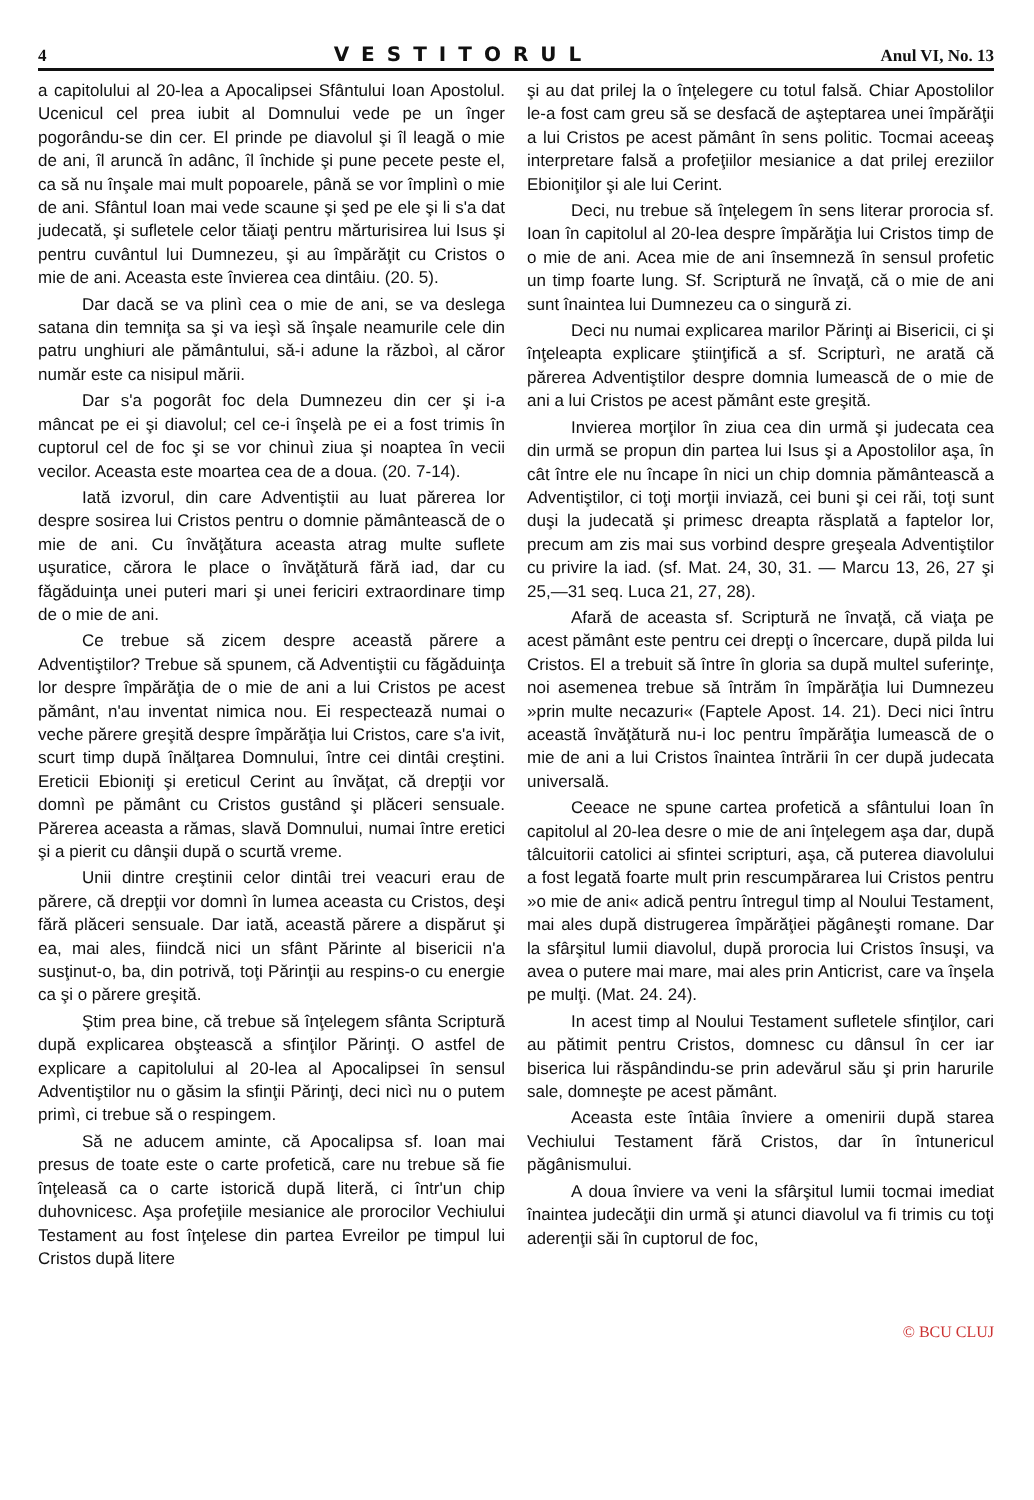4 VESTITORUL Anul VI, No. 13
a capitolului al 20-lea a Apocalipsei Sfântului Ioan Apostolul. Ucenicul cel prea iubit al Domnului vede pe un înger pogorându-se din cer. El prinde pe diavolul şi îl leagă o mie de ani, îl aruncă în adânc, îl închide şi pune pecete peste el, ca să nu înşale mai mult popoarele, până se vor împlinì o mie de ani. Sfântul Ioan mai vede scaune şi şed pe ele şi li s'a dat judecată, şi sufletele celor tăiaţi pentru mărturisirea lui Isus şi pentru cuvântul lui Dumnezeu, şi au împărăţit cu Cristos o mie de ani. Aceasta este învierea cea dintâiu. (20. 5).
Dar dacă se va plinì cea o mie de ani, se va deslega satana din temniţa sa şi va ieşì să înşale neamurile cele din patru unghiuri ale pământului, să-i adune la războì, al căror număr este ca nisipul mării.
Dar s'a pogorât foc dela Dumnezeu din cer şi i-a mâncat pe ei şi diavolul; cel ce-i înşelà pe ei a fost trimis în cuptorul cel de foc şi se vor chinuì ziua şi noaptea în vecii vecilor. Aceasta este moartea cea de a doua. (20. 7-14).
Iată izvorul, din care Adventiştii au luat părerea lor despre sosirea lui Cristos pentru o domnie pământească de o mie de ani. Cu învăţătura aceasta atrag multe suflete uşuratice, cărora le place o învăţătură fără iad, dar cu făgăduinţa unei puteri mari şi unei fericiri extraordinare timp de o mie de ani.
Ce trebue să zicem despre această părere a Adventiştilor? Trebue să spunem, că Adventiştii cu făgăduinţa lor despre împărăţia de o mie de ani a lui Cristos pe acest pământ, n'au inventat nimica nou. Ei respectează numai o veche părere greşită despre împărăţia lui Cristos, care s'a ivit, scurt timp după înălţarea Domnului, între cei dintâi creştini. Ereticii Ebioniţi şi ereticul Cerint au învăţat, că drepţii vor domnì pe pământ cu Cristos gustând şi plăceri sensuale. Părerea aceasta a rămas, slavă Domnului, numai între eretici şi a pierit cu dânşii după o scurtă vreme.
Unii dintre creştinii celor dintâi trei veacuri erau de părere, că drepţii vor domnì în lumea aceasta cu Cristos, deşi fără plăceri sensuale. Dar iată, această părere a dispărut şi ea, mai ales, fiindcă nici un sfânt Părinte al bisericii n'a susţinut-o, ba, din potrivă, toţi Părinţii au respins-o cu energie ca şi o părere greşită.
Ştim prea bine, că trebue să înţelegem sfânta Scriptură după explicarea obştească a sfinţilor Părinţi. O astfel de explicare a capitolului al 20-lea al Apocalipsei în sensul Adventiştilor nu o găsim la sfinţii Părinţi, deci nicì nu o putem primì, ci trebue să o respingem.
Să ne aducem aminte, că Apocalipsa sf. Ioan mai presus de toate este o carte profetică, care nu trebue să fie înţeleasă ca o carte istorică după literă, ci într'un chip duhovnicesc. Aşa profeţiile mesianice ale prorocilor Vechiului Testament au fost înţelese din partea Evreilor pe timpul lui Cristos după litere
şi au dat prilej la o înţelegere cu totul falsă. Chiar Apostolilor le-a fost cam greu să se desfacă de aşteptarea unei împărăţii a lui Cristos pe acest pământ în sens politic. Tocmai aceeaş interpretare falsă a profeţiilor mesianice a dat prilej ereziilor Ebioniţilor şi ale lui Cerint.
Deci, nu trebue să înţelegem în sens literar prorocia sf. Ioan în capitolul al 20-lea despre împărăţia lui Cristos timp de o mie de ani. Acea mie de ani însemneză în sensul profetic un timp foarte lung. Sf. Scriptură ne învaţă, că o mie de ani sunt înaintea lui Dumnezeu ca o singură zi.
Deci nu numai explicarea marilor Părinţi ai Bisericii, ci şi înţeleapta explicare ştiinţifică a sf. Scripturì, ne arată că părerea Adventiştilor despre domnia lumească de o mie de ani a lui Cristos pe acest pământ este greşită.
Invierea morţilor în ziua cea din urmă şi judecata cea din urmă se propun din partea lui Isus şi a Apostolilor aşa, în cât între ele nu încape în nici un chip domnia pământească a Adventiştilor, ci toţi morţii inviază, cei buni şi cei răi, toţi sunt duşi la judecată şi primesc dreapta răsplată a faptelor lor, precum am zis mai sus vorbind despre greşeala Adventiştilor cu privire la iad. (sf. Mat. 24, 30, 31. — Marcu 13, 26, 27 şi 25,—31 seq. Luca 21, 27, 28).
Afară de aceasta sf. Scriptură ne învaţă, că viaţa pe acest pământ este pentru cei drepţi o încercare, după pilda lui Cristos. El a trebuit să între în gloria sa după multel suferinţe, noi asemenea trebue să întrăm în împărăţia lui Dumnezeu »prin multe necazuri« (Faptele Apost. 14. 21). Deci nici întru această învăţătură nu-i loc pentru împărăţia lumească de o mie de ani a lui Cristos înaintea întrării în cer după judecata universală.
Ceeace ne spune cartea profetică a sfântului Ioan în capitolul al 20-lea desre o mie de ani înţelegem aşa dar, după tâlcuitorii catolici ai sfintei scripturi, aşa, că puterea diavolului a fost legată foarte mult prin rescumpărarea lui Cristos pentru »o mie de ani« adică pentru întregul timp al Noului Testament, mai ales după distrugerea împărăţiei păgâneşti romane. Dar la sfârşitul lumii diavolul, după prorocia lui Cristos însuşi, va avea o putere mai mare, mai ales prin Anticrist, care va înşela pe mulţi. (Mat. 24. 24).
In acest timp al Noului Testament sufletele sfinţilor, cari au pătimit pentru Cristos, domnesc cu dânsul în cer iar biserica lui răspândindu-se prin adevărul său şi prin harurile sale, domneşte pe acest pământ.
Aceasta este întâia înviere a omenirii după starea Vechiului Testament fără Cristos, dar în întunericul păgânismului.
A doua înviere va veni la sfârşitul lumii tocmai imediat înaintea judecăţii din urmă şi atunci diavolul va fi trimis cu toţi aderenţii săi în cuptorul de foc,
© BCU CLUJ